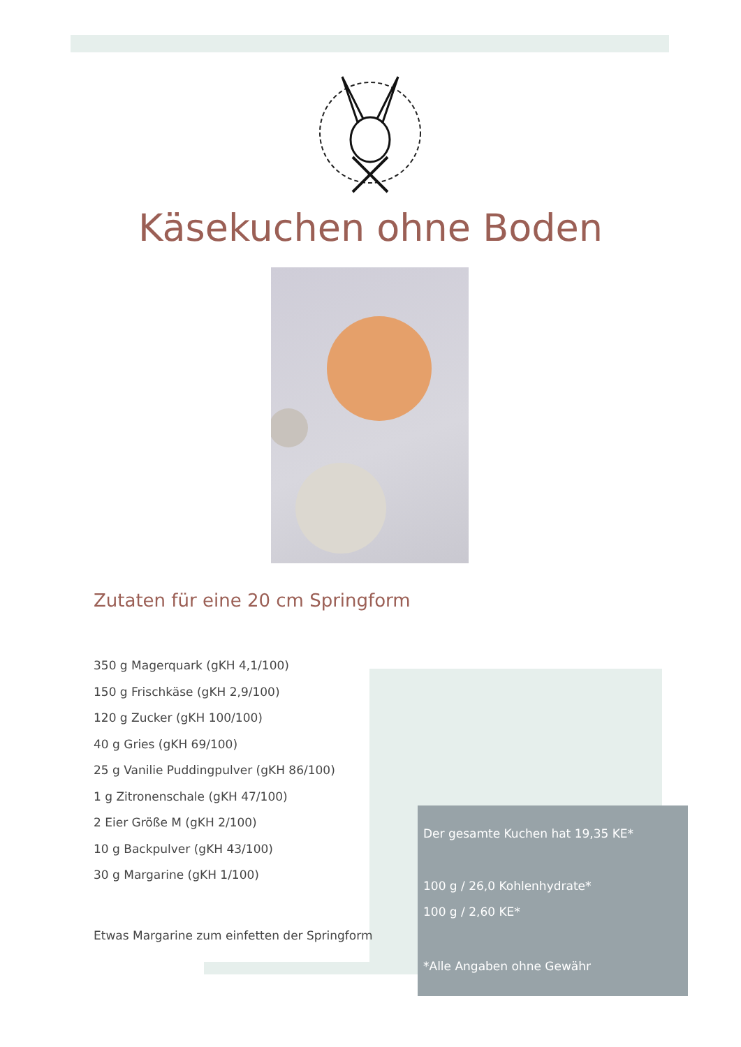Käsekuchen ohne Boden
Zutaten für eine 20 cm Springform
350 g Magerquark (gKH 4,1/100)
150 g Frischkäse (gKH 2,9/100)
120 g Zucker (gKH 100/100)
40 g Gries (gKH 69/100)
25 g Vanilie Puddingpulver (gKH 86/100)
1 g Zitronenschale (gKH 47/100)
2 Eier Größe M (gKH 2/100)
10 g Backpulver (gKH 43/100)
30 g Margarine (gKH 1/100)
Etwas Margarine zum einfetten der Springform
Der gesamte Kuchen hat 19,35 KE*
100 g / 26,0 Kohlenhydrate*
100 g / 2,60 KE*
*Alle Angaben ohne Gewähr